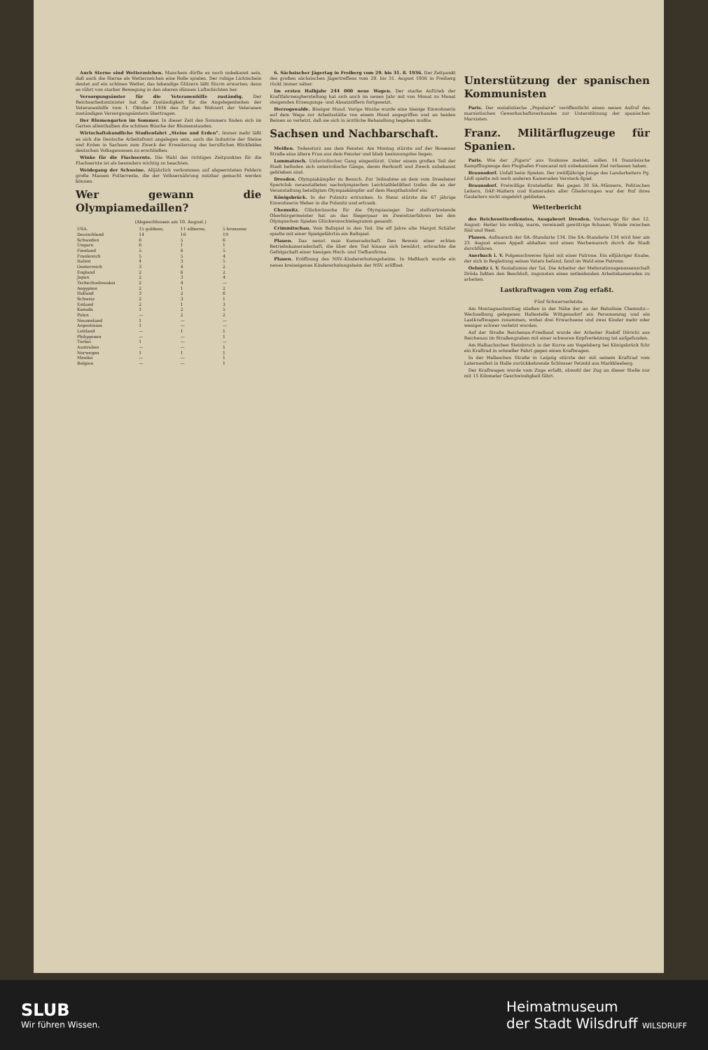Auch Sterne sind Wetterzeichen. Manchem dürfte es noch unbekannt sein, daß auch die Sterne als Wetterzeichen eine Rolle spielen. Der ruhige Lichtschein deutet auf ein schönes Wetter, das lebendige Glitzern läßt Sturm erwarten; denn es rührt von starker Bewegung in den oberen dünnen Luftschichten her.
Versorgungsämter für die Veteranenhilfe zuständig. Der Reichsarbeitsminister hat die Zuständigkeit für die Angelegenheiten der Veteranenhilfe vom 1. Oktober 1936 den für den Wohnort der Veteranen zuständigen Versorgungsämtern übertragen.
Der Blumengarten im Sommer. In dieser Zeit des Sommers finden sich im Garten allenthalben die schönen Büsche der Blumenstauden.
Wirtschaftskundliche Studienfahrt „Steine und Erden“. Immer mehr läßt es sich die Deutsche Arbeitsfront angelegen sein, auch die Industrie der Steine und Erden in Sachsen zum Zweck der Erweiterung des beruflichen Blickfeldes deutschen Volksgenossen zu erschließen.
Winke für die Flachsernte. Die Wahl des richtigen Zeitpunktes für die Flachsernte ist als besonders wichtig zu beachten.
Weidegang der Schweine. Alljährlich verkommen auf abgeernteten Feldern große Massen Futterreste, die der Volksernährung nutzbar gemacht werden können.
Wer gewann die Olympiamedaillen?
(Abgeschlossen am 10. August.)
| USA. | 15 goldene, | 11 silberne, | 5 bronzene |
| Deutschland | 14 | 16 | 19 |
| Schweden | 6 | 5 | 6 |
| Ungarn | 6 | 1 | 1 |
| Finnland | 5 | 6 | 5 |
| Frankreich | 5 | 5 | 4 |
| Italien | 4 | 3 | 5 |
| Oesterreich | 3 | 4 | 2 |
| England | 2 | 6 | 2 |
| Japan | 2 | 3 | 4 |
| Tschechoslowakei | 2 | 4 | — |
| Aegypten | 2 | 1 | 2 |
| Holland | 3 | 2 | 6 |
| Schweiz | 2 | 3 | 1 |
| Estland | 2 | 1 | 3 |
| Kanada | 1 | 2 | 5 |
| Polen | — | 2 | 2 |
| Neuseeland | 1 | — | — |
| Argentinien | 1 | — | — |
| Lettland | — | 1 | 1 |
| Philippinen | — | — | 1 |
| Türkei | 1 | — | — |
| Australien | — | — | 1 |
| Norwegen | 1 | 1 | 1 |
| Mexiko | — | — | 1 |
| Belgien | — | — | 1 |
6. Sächsischer Jägertag in Freiberg vom 29. bis 31. 8. 1936. Der Zeitpunkt des großen sächsischen Jägertreffens vom 29. bis 31. August 1936 in Freiberg rückt immer näher.
Im ersten Halbjahr 244 000 neue Wagen. Der starke Auftrieb der Kraftfahrzeugherstellung hat sich auch im neuen Jahr mit von Monat zu Monat steigenden Erzeugungs- und Absatzziffern fortgesetzt.
Herzogswalde. Bissiger Hund. Vorige Woche wurde eine hiesige Einwohnerin auf dem Wege zur Arbeitsstätte von einem Hund angegriffen und an beiden Beinen so verletzt, daß sie sich in ärztliche Behandlung begeben mußte.
Sachsen und Nachbarschaft.
Meißen. Todessturz aus dem Fenster. Am Montag stürzte auf der Rossener Straße eine ältere Frau aus dem Fenster und blieb besinnungslos liegen.
Lommatzsch. Unterirdischer Gang eingestürzt. Unter einem großen Teil der Stadt befinden sich unterirdische Gänge, deren Herkunft und Zweck unbekannt geblieben sind.
Dresden. Olympiakämpfer zu Besuch. Zur Teilnahme an dem vom Dresdener Sportclub veranstalteten nacholympischen Leichtathletikfest trafen die an der Veranstaltung beteiligten Olympiakämpfer auf dem Hauptbahnhof ein.
Königsbrück. In der Pulsnitz ertrunken. In Stenz stürzte die 67 jährige Einwohnerin Weber in die Pulsnitz und ertrank.
Chemnitz. Glückwünsche für die Olympiasieger. Der stellvertretende Oberbürgermeister hat an das Siegerpaar im Zweisitzerfahren bei den Olympischen Spielen Glückwunschtelegramm gesandt.
Crimmitschau. Vom Ballspiel in den Tod. Die elf Jahre alte Margot Schäfer spielte mit einer Spielgefährtin ein Ballspiel.
Plauen. Das nennt man Kameradschaft. Den Beweis einer echten Betriebskameradschaft, die über den Tod hinaus sich bewährt, erbrachte die Gefolgschaft einer hiesigen Hoch- und Tiefbaufirma.
Plauen. Eröffnung des NSV.-Kindererholungsheims. In Meßbach wurde ein neues kreiseigenes Kindererholungsheim der NSV. eröffnet.
Unterstützung der spanischen Kommunisten
Paris. Der sozialistische „Populaire“ veröffentlicht einen neuen Aufruf des marxistischen Gewerkschaftsverbandes zur Unterstützung der spanischen Marxisten.
Franz. Militärflugzeuge für Spanien.
Paris. Wie der „Figaro“ aus Toulouse meldet, sollen 14 französische Kampfflugzeuge den Flughafen Francazal mit unbekanntem Ziel verlassen haben.
Braunsdorf. Unfall beim Spielen. Der zwölfjährige Junge des Landarbeiters Pg. Lödl spielte mit noch anderen Kameraden Versteck-Spiel.
Braunsdorf. Freiwillige Erntehelfer. Bei gegen 30 SA.-Männern, Politischen Leitern, DAF.-Waltern und Kameraden aller Gliederungen war der Ruf ihres Gauleiters nicht ungehört geblieben.
Wetterbericht
des Reichswetterdienstes, Ausgabeort Dresden. Vorhersage für den 12. August: Heiter bis wolkig, warm, vereinzelt gewittrige Schauer, Winde zwischen Süd und West.
Plauen. Aufmarsch der SA.-Standarte 134. Die SA.-Standarte 134 wird hier am 23. August einen Appell abhalten und einen Werbemarsch durch die Stadt durchführen.
Auerbach i. V. Folgenschweres Spiel mit einer Patrone. Ein elfjähriger Knabe, der sich in Begleitung seines Vaters befand, fand im Wald eine Patrone.
Oelsnitz i. V. Sozialismus der Tat. Die Arbeiter der Meliorationsgenossenschaft Dröda faßten den Beschluß, zugunsten eines notleidenden Arbeitskameraden zu arbeiten.
Lastkraftwagen vom Zug erfaßt.
Fünf Schwerverletzte.
Am Montagnachmittag stießen in der Nähe der an der Bahnlinie Chemnitz—Wechselburg gelegenen Haltestelle Wittgensdorf ein Personenzug und ein Lastkraftwagen zusammen, wobei drei Erwachsene und zwei Kinder mehr oder weniger schwer verletzt wurden.
Auf der Straße Reichenau-Friedland wurde der Arbeiter Rudolf Dörichi aus Reichenau im Straßengraben mit einer schweren Kopfverletzung tot aufgefunden.
Am Halbachschen Steinbruch in der Kurve am Vogelsberg bei Königsbrück fuhr ein Kraftrad in schneller Fahrt gegen einen Kraftwagen.
In der Halleschen Straße in Leipzig stürzte der mit seinem Kraftrad vom Laternenfest in Halle zurückkehrende Schlosser Petzold aus Markkleeberg.
Der Kraftwagen wurde vom Zuge erfaßt, obwohl der Zug an dieser Stelle nur mit 15 Kilometer Geschwindigkeit fährt.
SLUB
Wir führen Wissen.
Heimatmuseum
der Stadt Wilsdruff WILSDRUFF